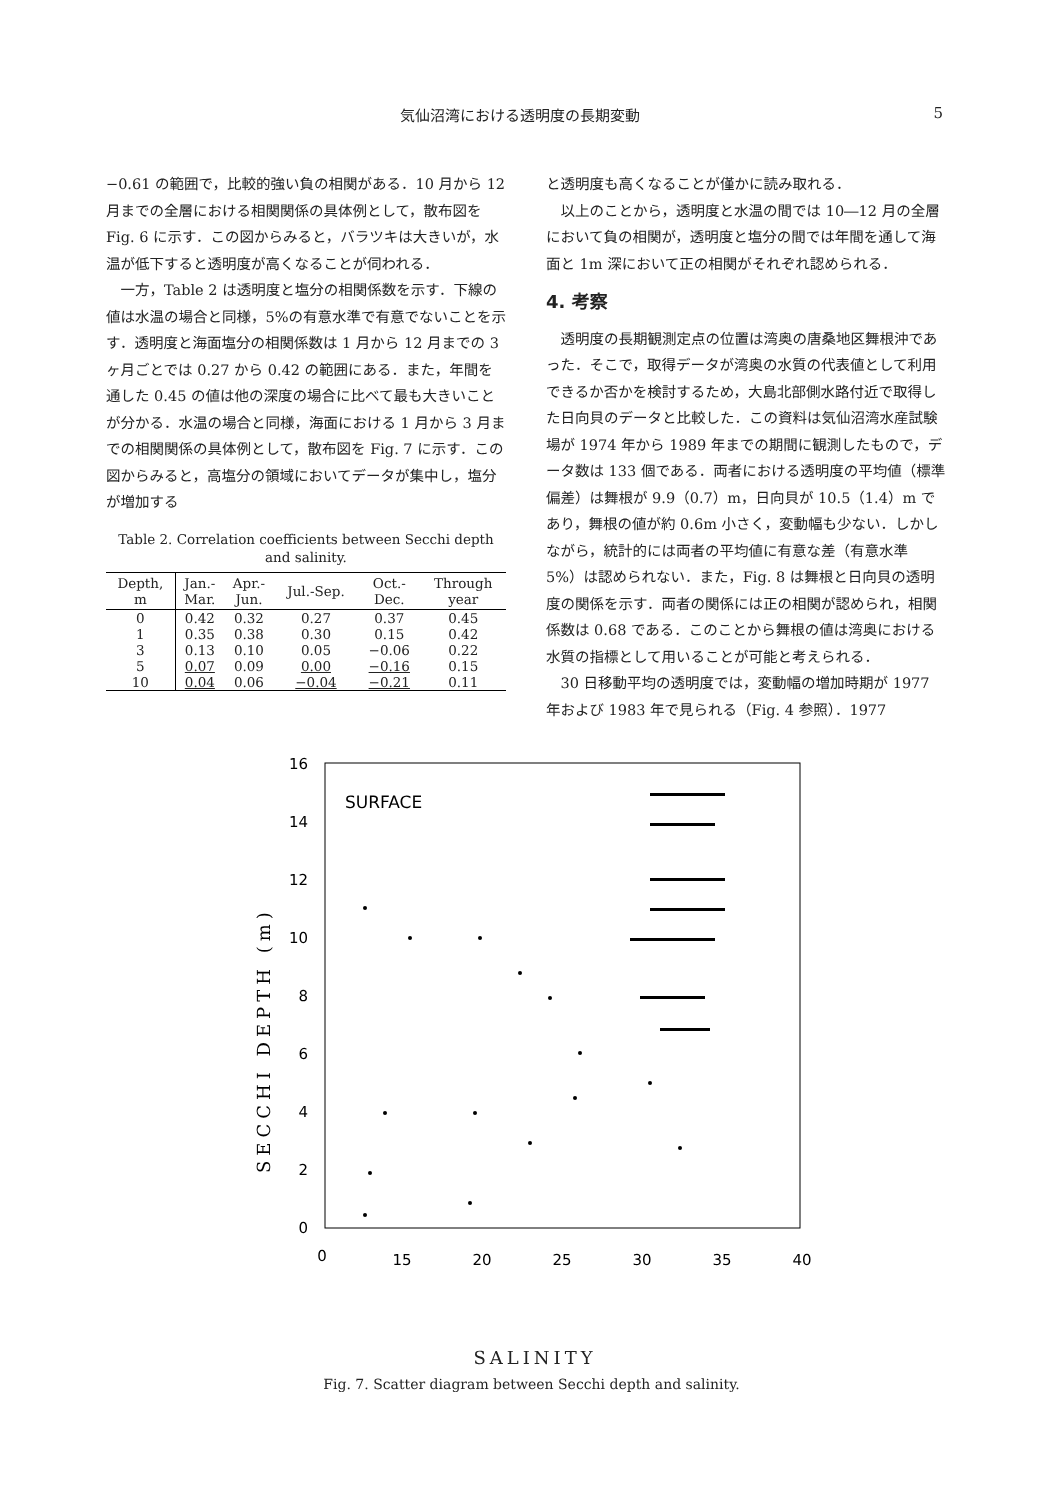気仙沼湾における透明度の長期変動 5
−0.61 の範囲で，比較的強い負の相関がある．10 月から 12 月までの全層における相関関係の具体例として，散布図を Fig. 6 に示す．この図からみると，バラツキは大きいが，水温が低下すると透明度が高くなることが伺われる．
一方，Table 2 は透明度と塩分の相関係数を示す．下線の値は水温の場合と同様，5%の有意水準で有意でないことを示す．透明度と海面塩分の相関係数は 1 月から 12 月までの 3 ヶ月ごとでは 0.27 から 0.42 の範囲にある．また，年間を通した 0.45 の値は他の深度の場合に比べて最も大きいことが分かる．水温の場合と同様，海面における 1 月から 3 月までの相関関係の具体例として，散布図を Fig. 7 に示す．この図からみると，高塩分の領域においてデータが集中し，塩分が増加する
Table 2. Correlation coefficients between Secchi depth and salinity.
| Depth, m | Jan.- Mar. | Apr.- Jun. | Jul.-Sep. | Oct.- Dec. | Through year |
| --- | --- | --- | --- | --- | --- |
| 0 | 0.42 | 0.32 | 0.27 | 0.37 | 0.45 |
| 1 | 0.35 | 0.38 | 0.30 | 0.15 | 0.42 |
| 3 | 0.13 | 0.10 | 0.05 | −0.06 | 0.22 |
| 5 | 0.07 | 0.09 | 0.00 | −0.16 | 0.15 |
| 10 | 0.04 | 0.06 | −0.04 | −0.21 | 0.11 |
と透明度も高くなることが僅かに読み取れる．
以上のことから，透明度と水温の間では 10―12 月の全層において負の相関が，透明度と塩分の間では年間を通して海面と 1m 深において正の相関がそれぞれ認められる．
4. 考察
透明度の長期観測定点の位置は湾奥の唐桑地区舞根沖であった．そこで，取得データが湾奥の水質の代表値として利用できるか否かを検討するため，大島北部側水路付近で取得した日向貝のデータと比較した．この資料は気仙沼湾水産試験場が 1974 年から 1989 年までの期間に観測したもので，データ数は 133 個である．両者における透明度の平均値（標準偏差）は舞根が 9.9（0.7）m，日向貝が 10.5（1.4）m であり，舞根の値が約 0.6m 小さく，変動幅も少ない．しかしながら，統計的には両者の平均値に有意な差（有意水準 5%）は認められない．また，Fig. 8 は舞根と日向貝の透明度の関係を示す．両者の関係には正の相関が認められ，相関係数は 0.68 である．このことから舞根の値は湾奥における水質の指標として用いることが可能と考えられる．
30 日移動平均の透明度では，変動幅の増加時期が 1977 年および 1983 年で見られる（Fig. 4 参照）．1977
SECCHI DEPTH (m)
16
14
12
10
8
6
4
2
0
0
15
20
25
30
35
40
SURFACE
SALINITY
Fig. 7. Scatter diagram between Secchi depth and salinity.